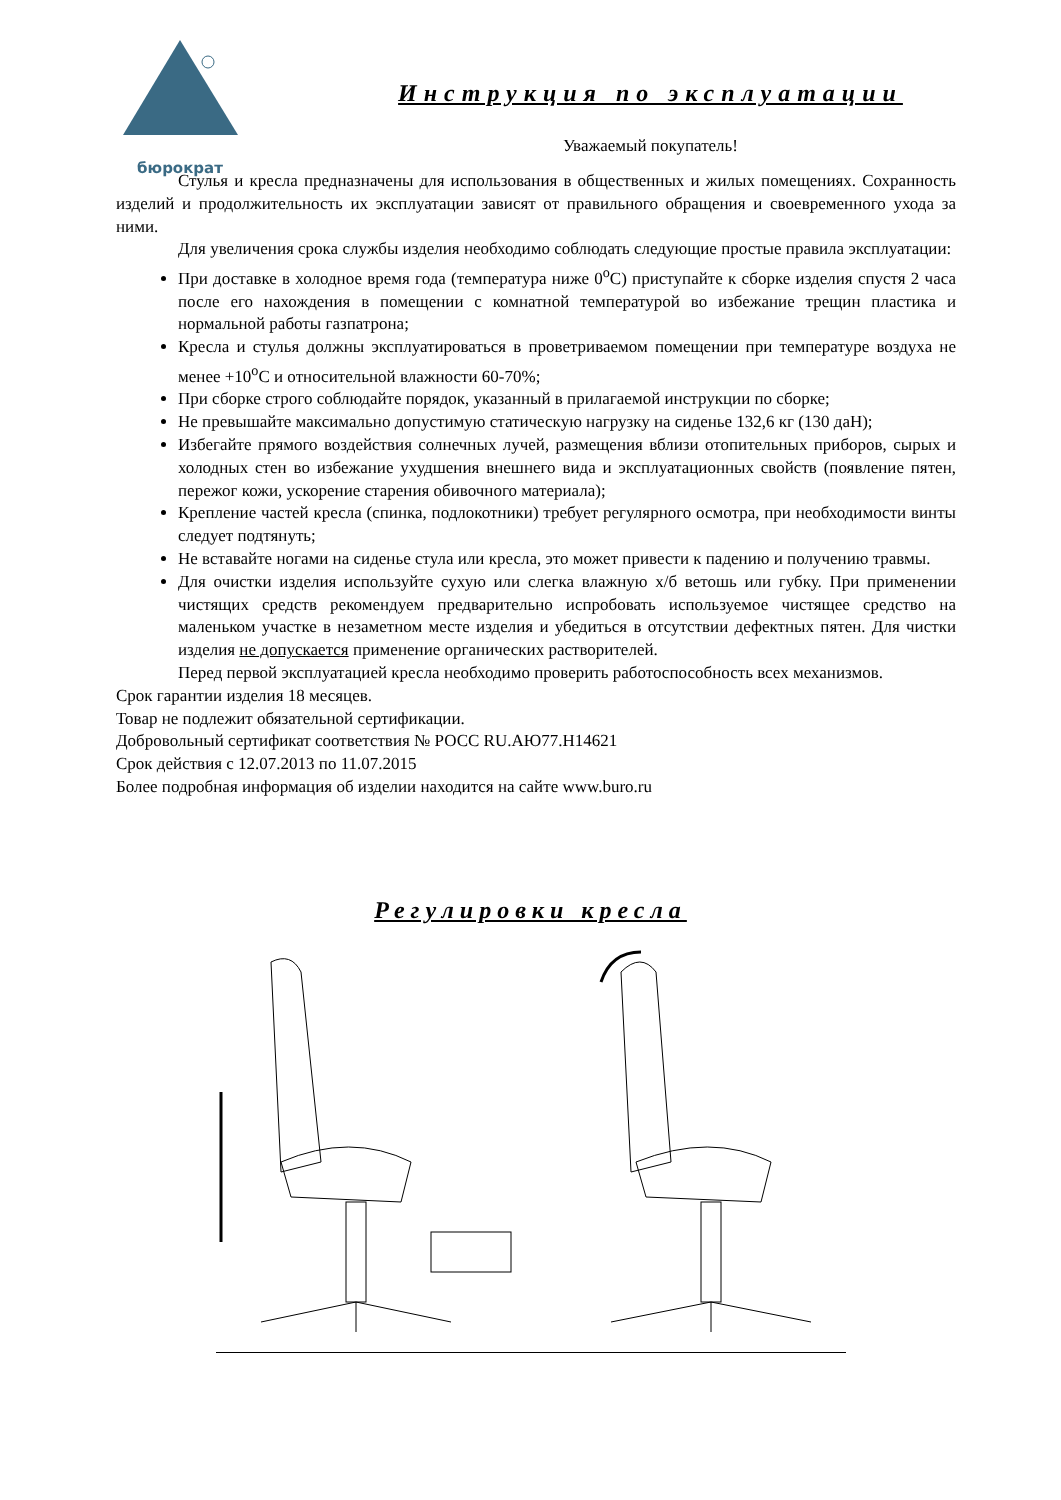бюрократ
Инструкция по эксплуатации
Уважаемый покупатель!
Стулья и кресла предназначены для использования в общественных и жилых помещениях. Сохранность изделий и продолжительность их эксплуатации зависят от правильного обращения и своевременного ухода за ними.
Для увеличения срока службы изделия необходимо соблюдать следующие простые правила эксплуатации:
При доставке в холодное время года (температура ниже 0<sup>о</sup>С) приступайте к сборке изделия спустя 2 часа после его нахождения в помещении с комнатной температурой во избежание трещин пластика и нормальной работы газпатрона;
Кресла и стулья должны эксплуатироваться в проветриваемом помещении при температуре воздуха не менее +10<sup>о</sup>С и относительной влажности 60-70%;
При сборке строго соблюдайте порядок, указанный в прилагаемой инструкции по сборке;
Не превышайте максимально допустимую статическую нагрузку на сиденье 132,6 кг (130 даН);
Избегайте прямого воздействия солнечных лучей, размещения вблизи отопительных приборов, сырых и холодных стен во избежание ухудшения внешнего вида и эксплуатационных свойств (появление пятен, пережог кожи, ускорение старения обивочного материала);
Крепление частей кресла (спинка, подлокотники) требует регулярного осмотра, при необходимости винты следует подтянуть;
Не вставайте ногами на сиденье стула или кресла, это может привести к падению и получению травмы.
Для очистки изделия используйте сухую или слегка влажную х/б ветошь или губку. При применении чистящих средств рекомендуем предварительно испробовать используемое чистящее средство на маленьком участке в незаметном месте изделия и убедиться в отсутствии дефектных пятен. Для чистки изделия не допускается применение органических растворителей.
Перед первой эксплуатацией кресла необходимо проверить работоспособность всех механизмов.
Срок гарантии изделия 18 месяцев.
Товар не подлежит обязательной сертификации.
Добровольный сертификат соответствия № РОСС RU.АЮ77.Н14621
Срок действия с 12.07.2013 по 11.07.2015
Более подробная информация об изделии находится на сайте www.buro.ru
Регулировки кресла